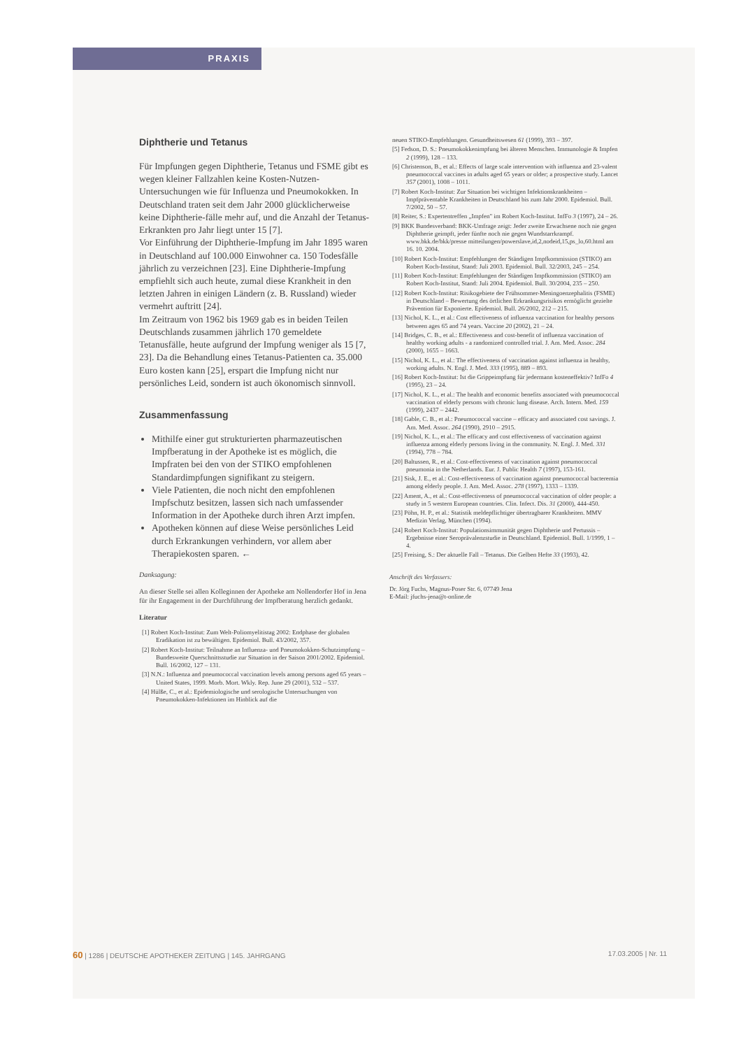PRAXIS
Diphtherie und Tetanus
Für Impfungen gegen Diphtherie, Tetanus und FSME gibt es wegen kleiner Fallzahlen keine Kosten-Nutzen-Untersuchungen wie für Influenza und Pneumokokken. In Deutschland traten seit dem Jahr 2000 glücklicherweise keine Diphtherie-fälle mehr auf, und die Anzahl der Tetanus-Erkrankten pro Jahr liegt unter 15 [7].
Vor Einführung der Diphtherie-Impfung im Jahr 1895 waren in Deutschland auf 100.000 Einwohner ca. 150 Todesfälle jährlich zu verzeichnen [23]. Eine Diphtherie-Impfung empfiehlt sich auch heute, zumal diese Krankheit in den letzten Jahren in einigen Ländern (z. B. Russland) wieder vermehrt auftritt [24].
Im Zeitraum von 1962 bis 1969 gab es in beiden Teilen Deutschlands zusammen jährlich 170 gemeldete Tetanusfälle, heute aufgrund der Impfung weniger als 15 [7, 23]. Da die Behandlung eines Tetanus-Patienten ca. 35.000 Euro kosten kann [25], erspart die Impfung nicht nur persönliches Leid, sondern ist auch ökonomisch sinnvoll.
Zusammenfassung
Mithilfe einer gut strukturierten pharmazeutischen Impfberatung in der Apotheke ist es möglich, die Impfraten bei den von der STIKO empfohlenen Standardimpfungen signifikant zu steigern.
Viele Patienten, die noch nicht den empfohlenen Impfschutz besitzen, lassen sich nach umfassender Information in der Apotheke durch ihren Arzt impfen.
Apotheken können auf diese Weise persönliches Leid durch Erkrankungen verhindern, vor allem aber Therapiekosten sparen. ←
Danksagung:
An dieser Stelle sei allen Kolleginnen der Apotheke am Nollendorfer Hof in Jena für ihr Engagement in der Durchführung der Impfberatung herzlich gedankt.
Literatur
[1] Robert Koch-Institut: Zum Welt-Poliomyelitistag 2002: Endphase der globalen Eradikation ist zu bewältigen. Epidemiol. Bull. 43/2002, 357.
[2] Robert Koch-Institut: Teilnahme an Influenza- und Pneumokokken-Schutzimpfung – Bundesweite Querschnittsstudie zur Situation in der Saison 2001/2002. Epidemiol. Bull. 16/2002, 127 – 131.
[3] N.N.: Influenza and pneumococcal vaccination levels among persons aged 65 years – United States, 1999. Morb. Mort. Wkly. Rep. June 29 (2001), 532 – 537.
[4] Hülße, C., et al.: Epidemiologische und serologische Untersuchungen von Pneumokokken-Infektionen im Hinblick auf die
neuen STIKO-Empfehlungen. Gesundheitswesen 61 (1999), 393 – 397.
[5] Fedson, D. S.: Pneumokokkenimpfung bei älteren Menschen. Immunologie & Impfen 2 (1999), 128 – 133.
[6] Christenson, B., et al.: Effects of large scale intervention with influenza and 23-valent pneumococcal vaccines in adults aged 65 years or older; a prospective study. Lancet 357 (2001), 1008 – 1011.
[7] Robert Koch-Institut: Zur Situation bei wichtigen Infektionskrankheiten – Impfpräventable Krankheiten in Deutschland bis zum Jahr 2000. Epidemiol. Bull. 7/2002, 50 – 57.
[8] Reiter, S.: Expertentreffen „Impfen" im Robert Koch-Institut. InfFo 3 (1997), 24 – 26.
[9] BKK Bundesverband: BKK-Umfrage zeigt: Jeder zweite Erwachsene noch nie gegen Diphtherie geimpft, jeder fünfte noch nie gegen Wundstarrkrampf. www.bkk.de/bkk/presse mitteilungen/powerslave,id,2,nodeid,15,ps_lo,60.html am 16. 10. 2004.
[10] Robert Koch-Institut: Empfehlungen der Ständigen Impfkommission (STIKO) am Robert Koch-Institut, Stand: Juli 2003. Epidemiol. Bull. 32/2003, 245 – 254.
[11] Robert Koch-Institut: Empfehlungen der Ständigen Impfkommission (STIKO) am Robert Koch-Institut, Stand: Juli 2004. Epidemiol. Bull. 30/2004, 235 – 250.
[12] Robert Koch-Institut: Risikogebiete der Frühsommer-Meningoenzephalitis (FSME) in Deutschland – Bewertung des örtlichen Erkrankungsrisikos ermöglicht gezielte Prävention für Exponierte. Epidemiol. Bull. 26/2002, 212 – 215.
[13] Nichol, K. L., et al.: Cost effectiveness of influenza vaccination for healthy persons between ages 65 and 74 years. Vaccine 20 (2002), 21 – 24.
[14] Bridges, C. B., et al.: Effectiveness and cost-benefit of influenza vaccination of healthy working adults - a randomized controlled trial. J. Am. Med. Assoc. 284 (2000), 1655 – 1663.
[15] Nichol, K. L., et al.: The effectiveness of vaccination against influenza in healthy, working adults. N. Engl. J. Med. 333 (1995), 889 – 893.
[16] Robert Koch-Institut: Ist die Grippeimpfung für jedermann kosteneffektiv? InfFo 4 (1995), 23 – 24.
[17] Nichol, K. L., et al.: The health and economic benefits associated with pneumococcal vaccination of elderly persons with chronic lung disease. Arch. Intern. Med. 159 (1999), 2437 – 2442.
[18] Gable, C. B., et al.: Pneumococcal vaccine – efficacy and associated cost savings. J. Am. Med. Assoc. 264 (1990), 2910 – 2915.
[19] Nichol, K. L., et al.: The efficacy and cost effectiveness of vaccination against influenza among elderly persons living in the community. N. Engl. J. Med. 331 (1994), 778 – 784.
[20] Baltussen, R., et al.: Cost-effectiveness of vaccination against pneumococcal pneumonia in the Netherlands. Eur. J. Public Health 7 (1997), 153-161.
[21] Sisk, J. E., et al.: Cost-effectiveness of vaccination against pneumococcal bacteremia among elderly people. J. Am. Med. Assoc. 278 (1997), 1333 – 1339.
[22] Ament, A., et al.: Cost-effectiveness of pneumococcal vaccination of older people: a study in 5 western European countries. Clin. Infect. Dis. 31 (2000), 444-450.
[23] Pöhn, H. P., et al.: Statistik meldepflichtiger übertragbarer Krankheiten. MMV Medizin Verlag, München (1994).
[24] Robert Koch-Institut: Populationsimmunität gegen Diphtherie und Pertussis – Ergebnisse einer Seroprävalenzstudie in Deutschland. Epidemiol. Bull. 1/1999, 1 – 4.
[25] Freising, S.: Der aktuelle Fall – Tetanus. Die Gelben Hefte 33 (1993), 42.
Anschrift des Verfassers:
Dr. Jörg Fuchs, Magnus-Poser Str. 6, 07749 Jena
E-Mail: jfuchs-jena@t-online.de
60 | 1286 | DEUTSCHE APOTHEKER ZEITUNG | 145. JAHRGANG 17.03.2005 | Nr. 11